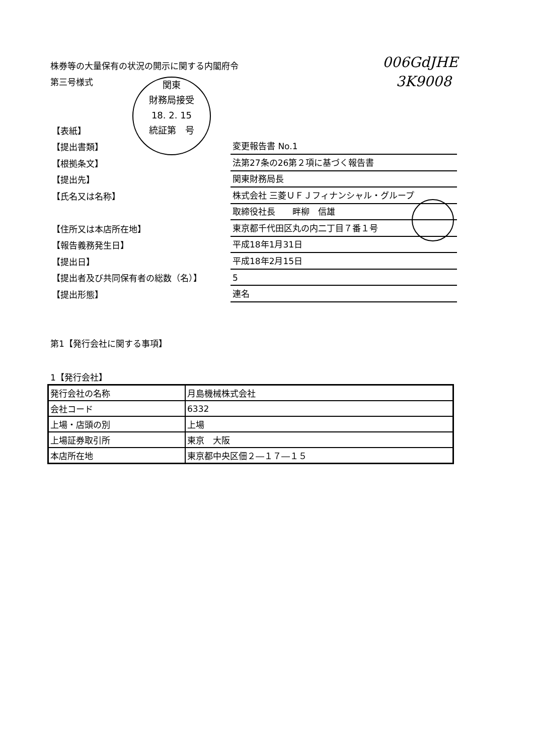株券等の大量保有の状況の開示に関する内閣府令
第三号様式
006GdJHE
3K9008
関東
財務局接受
18. 2. 15
統証第　号
【表紙】
【提出書類】
変更報告書 No.1
【根拠条文】
法第27条の26第２項に基づく報告書
【提出先】
関東財務局長
【氏名又は名称】
株式会社 三菱ＵＦＪフィナンシャル・グループ
取締役社長　　畔柳　信雄
【住所又は本店所在地】
東京都千代田区丸の内二丁目７番１号
【報告義務発生日】
平成18年1月31日
【提出日】
平成18年2月15日
【提出者及び共同保有者の総数（名）】
5
【提出形態】
連名
第1【発行会社に関する事項】
1【発行会社】
| 発行会社の名称 | 月島機械株式会社 |
| 会社コード | 6332 |
| 上場・店頭の別 | 上場 |
| 上場証券取引所 | 東京 大阪 |
| 本店所在地 | 東京都中央区佃２―１７―１５ |